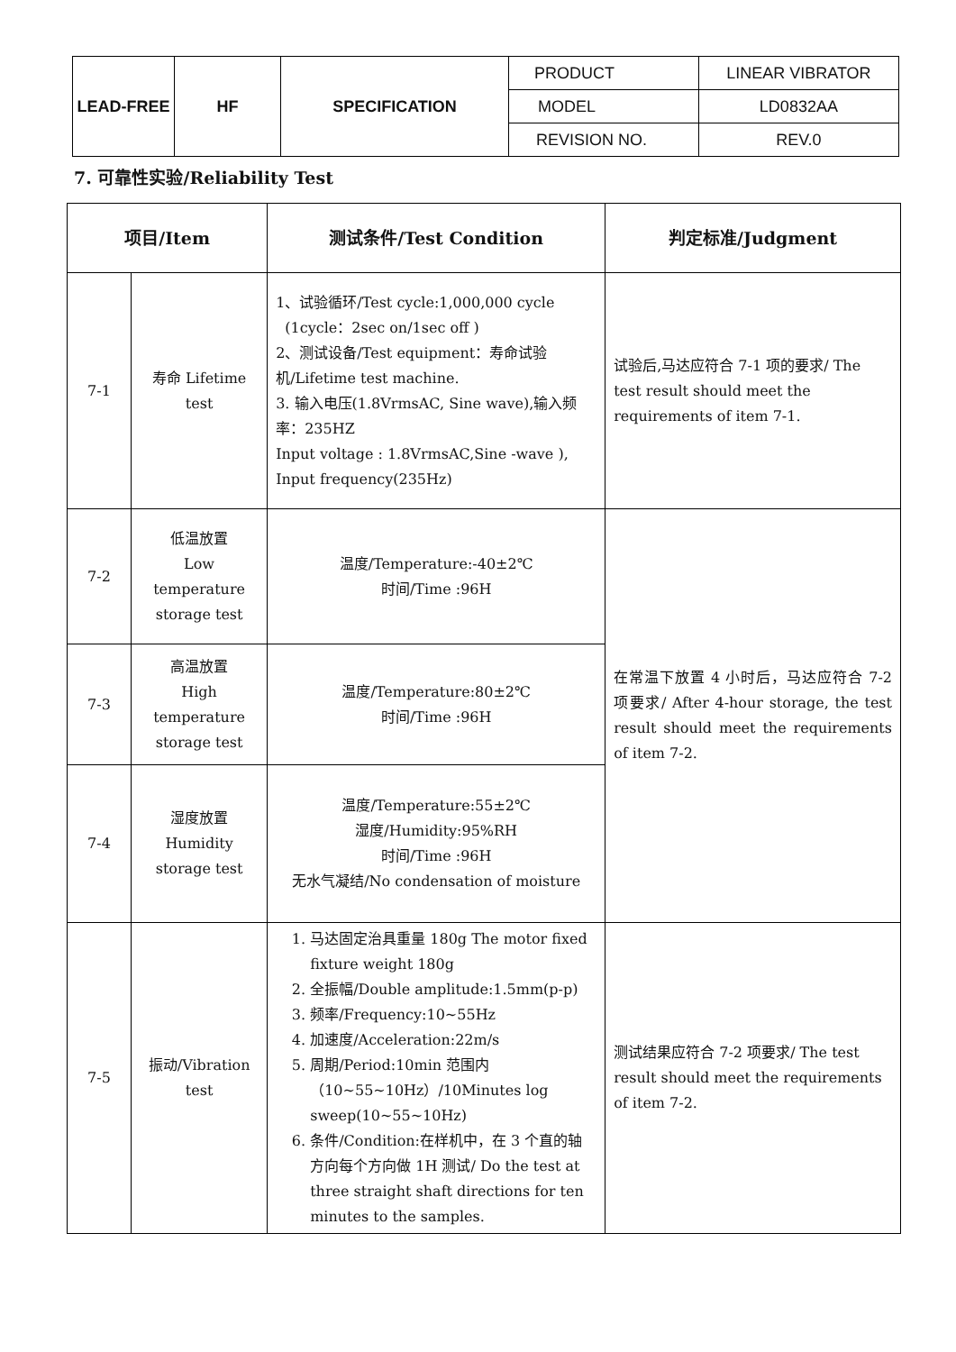| LEAD-FREE | HF | SPECIFICATION | PRODUCT | LINEAR VIBRATOR |
| | | | MODEL | LD0832AA |
| | | | REVISION NO. | REV.0 |
7. 可靠性实验/Reliability Test
| 项目/Item | | 测试条件/Test Condition | 判定标准/Judgment |
| --- | --- | --- | --- |
| 7-1 | 寿命 Lifetime test | 1、试验循环/Test cycle:1,000,000 cycle (1cycle：2sec on/1sec off ) 2、测试设备/Test equipment：寿命试验机/Lifetime test machine. 3. 输入电压(1.8VrmsAC, Sine wave),输入频率：235HZ Input voltage : 1.8VrmsAC,Sine -wave ), Input frequency(235Hz) | 试验后,马达应符合 7-1 项的要求/ The test result should meet the requirements of item 7-1. |
| 7-2 | 低温放置 Low temperature storage test | 温度/Temperature:-40±2℃ 时间/Time :96H | 在常温下放置 4 小时后，马达应符合 7-2 项要求/ After 4-hour storage, the test result should meet the requirements of item 7-2. |
| 7-3 | 高温放置 High temperature storage test | 温度/Temperature:80±2℃ 时间/Time :96H | |
| 7-4 | 湿度放置 Humidity storage test | 温度/Temperature:55±2℃ 湿度/Humidity:95%RH 时间/Time :96H 无水气凝结/No condensation of moisture | |
| 7-5 | 振动/Vibration test | 1. 马达固定治具重量 180g The motor fixed fixture weight 180g 2. 全振幅/Double amplitude:1.5mm(p-p) 3. 频率/Frequency:10~55Hz 4. 加速度/Acceleration:22m/s 5. 周期/Period:10min 范围内（10~55~10Hz）/10Minutes log sweep(10~55~10Hz) 6. 条件/Condition:在样机中，在 3 个直的轴方向每个方向做 1H 测试/ Do the test at three straight shaft directions for ten minutes to the samples. | 测试结果应符合 7-2 项要求/ The test result should meet the requirements of item 7-2. |